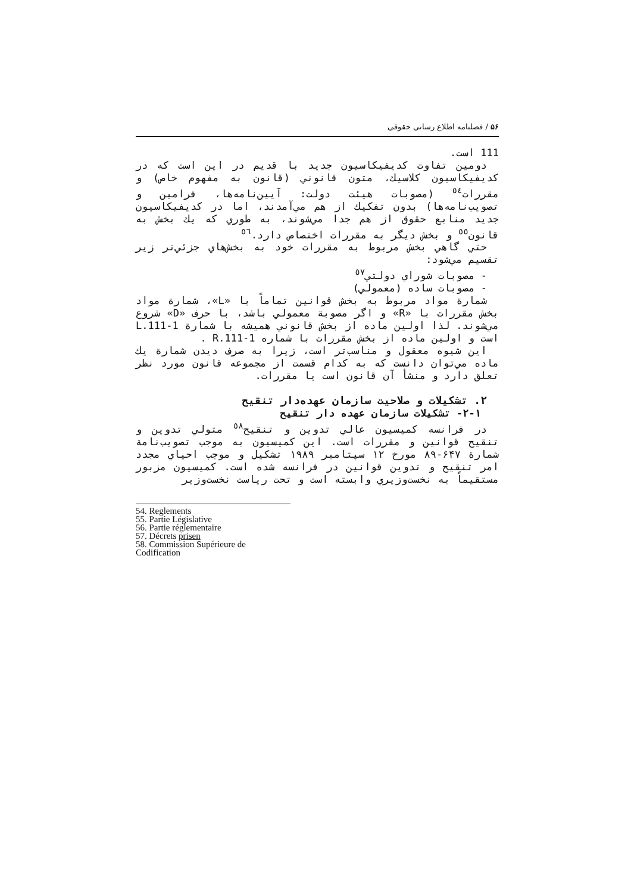۵۶ / فصلنامه اطلاع رسانی حقوقی
111 است.
دومین تفاوت کدیفیکاسیون جدید با قدیم در این است که در کدیفیکاسیون کلاسیك، متون قانوني (قانون به مفهوم خاص) و مقررات<sup>٥٤</sup> (مصوبات هیئت دولت: آیین‌نامه‌ها، فرامین و تصویب‌نامه‌ها) بدون تفکیك از هم مي‌آمدند، اما در کدیفیکاسیون جدید منابع حقوق از هم جدا مي‌شوند، به طوري که یك بخش به قانون<sup>٥٥</sup> و بخش دیگر به مقررات اختصاص دارد.<sup>٥٦</sup>
حتي گاهي بخش مربوط به مقررات خود به بخش‌هاي جزئي‌تر زیر تقسیم مي‌شود:
- مصوبات شوراي دولتي<sup>٥٧</sup>
- مصوبات ساده (معمولي)
شمارة مواد مربوط به بخش قوانین تماماً با «L»، شمارة مواد بخش مقررات با «R» و اگر مصوبة معمولي باشد، با حرف «D» شروع مي‌شوند. لذا اولین ماده از بخش قانوني همیشه با شمارة L.111-1 است و اولین ماده از بخش مقررات با شماره R.111-1 .
این شیوه معقول و مناسب‌تر است، زیرا به صرف دیدن شمارة یك ماده مي‌توان دانست که به کدام قسمت از مجموعه قانون مورد نظر تعلق دارد و منشأ آن قانون است یا مقررات.
۲. تشکیلات و صلاحیت سازمان عهده‌دار تنقیح
۲-۱- تشکیلات سازمان عهده دار تنقیح
در فرانسه کمیسیون عالي تدوین و تنقیح<sup>٥٨</sup> متولي تدوین و تنقیح قوانین و مقررات است. این کمیسیون به موجب تصویب‌نامة شمارة ۶۴۷-۸۹ مورخ ۱۲ سپتامبر ۱۹۸۹ تشکیل و موجب احیاي مجدد امر تنقیح و تدوین قوانین در فرانسه شده است. کمیسیون مزبور مستقیماً به نخست‌وزیري وابسته است و تحت ریاست نخست‌وزیر
54. Reglements
55. Partie Législative
56. Partie réglementaire
57. Décrets prisen
58. Commission Supérieure de Codification